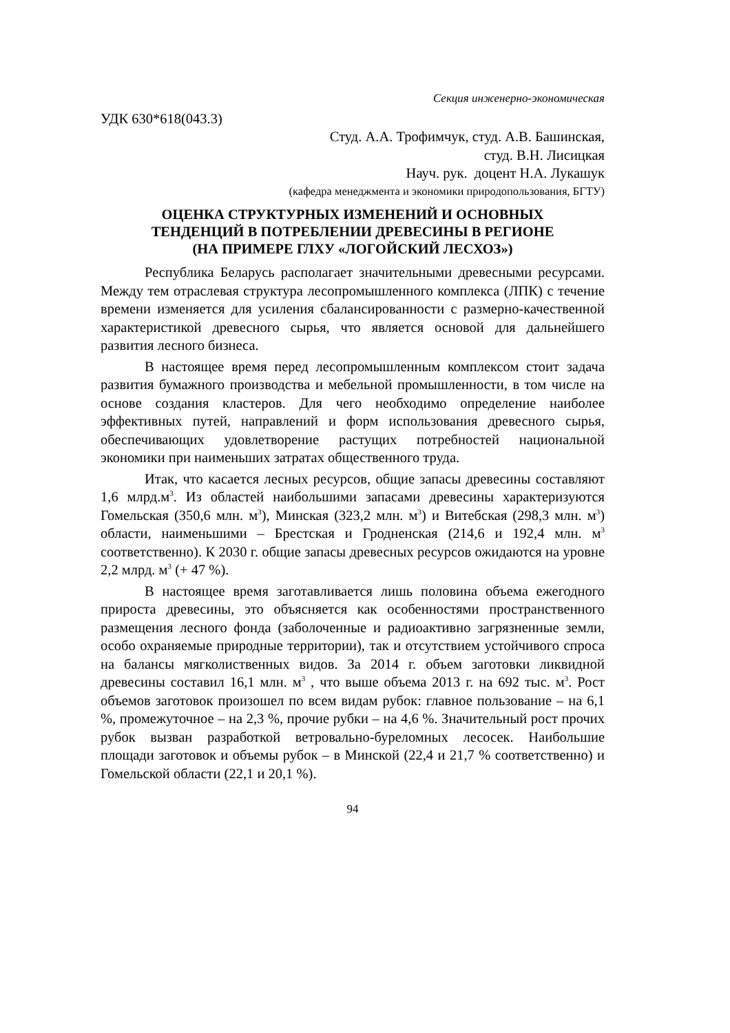Секция инженерно-экономическая
УДК 630*618(043.3)
Студ. А.А. Трофимчук, студ. А.В. Башинская,
студ. В.Н. Лисицкая
Науч. рук. доцент Н.А. Лукашук
(кафедра менеджмента и экономики природопользования, БГТУ)
ОЦЕНКА СТРУКТУРНЫХ ИЗМЕНЕНИЙ И ОСНОВНЫХ
ТЕНДЕНЦИЙ В ПОТРЕБЛЕНИИ ДРЕВЕСИНЫ В РЕГИОНЕ
(НА ПРИМЕРЕ ГЛХУ «ЛОГОЙСКИЙ ЛЕСХОЗ»)
Республика Беларусь располагает значительными древесными ресурсами. Между тем отраслевая структура лесопромышленного комплекса (ЛПК) с течение времени изменяется для усиления сбалансированности с размерно-качественной характеристикой древесного сырья, что является основой для дальнейшего развития лесного бизнеса.
В настоящее время перед лесопромышленным комплексом стоит задача развития бумажного производства и мебельной промышленности, в том числе на основе создания кластеров. Для чего необходимо определение наиболее эффективных путей, направлений и форм использования древесного сырья, обеспечивающих удовлетворение растущих потребностей национальной экономики при наименьших затратах общественного труда.
Итак, что касается лесных ресурсов, общие запасы древесины составляют 1,6 млрд.м<sup>3</sup>. Из областей наибольшими запасами древесины характеризуются Гомельская (350,6 млн. м<sup>3</sup>), Минская (323,2 млн. м<sup>3</sup>) и Витебская (298,3 млн. м<sup>3</sup>) области, наименьшими – Брестская и Гродненская (214,6 и 192,4 млн. м<sup>3</sup> соответственно). К 2030 г. общие запасы древесных ресурсов ожидаются на уровне 2,2 млрд. м<sup>3</sup> (+ 47 %).
В настоящее время заготавливается лишь половина объема ежегодного прироста древесины, это объясняется как особенностями пространственного размещения лесного фонда (заболоченные и радиоактивно загрязненные земли, особо охраняемые природные территории), так и отсутствием устойчивого спроса на балансы мягколиственных видов. За 2014 г. объем заготовки ликвидной древесины составил 16,1 млн. м<sup>3</sup> , что выше объема 2013 г. на 692 тыс. м<sup>3</sup>. Рост объемов заготовок произошел по всем видам рубок: главное пользование – на 6,1 %, промежуточное – на 2,3 %, прочие рубки – на 4,6 %. Значительный рост прочих рубок вызван разработкой ветровально-буреломных лесосек. Наибольшие площади заготовок и объемы рубок – в Минской (22,4 и 21,7 % соответственно) и Гомельской области (22,1 и 20,1 %).
94